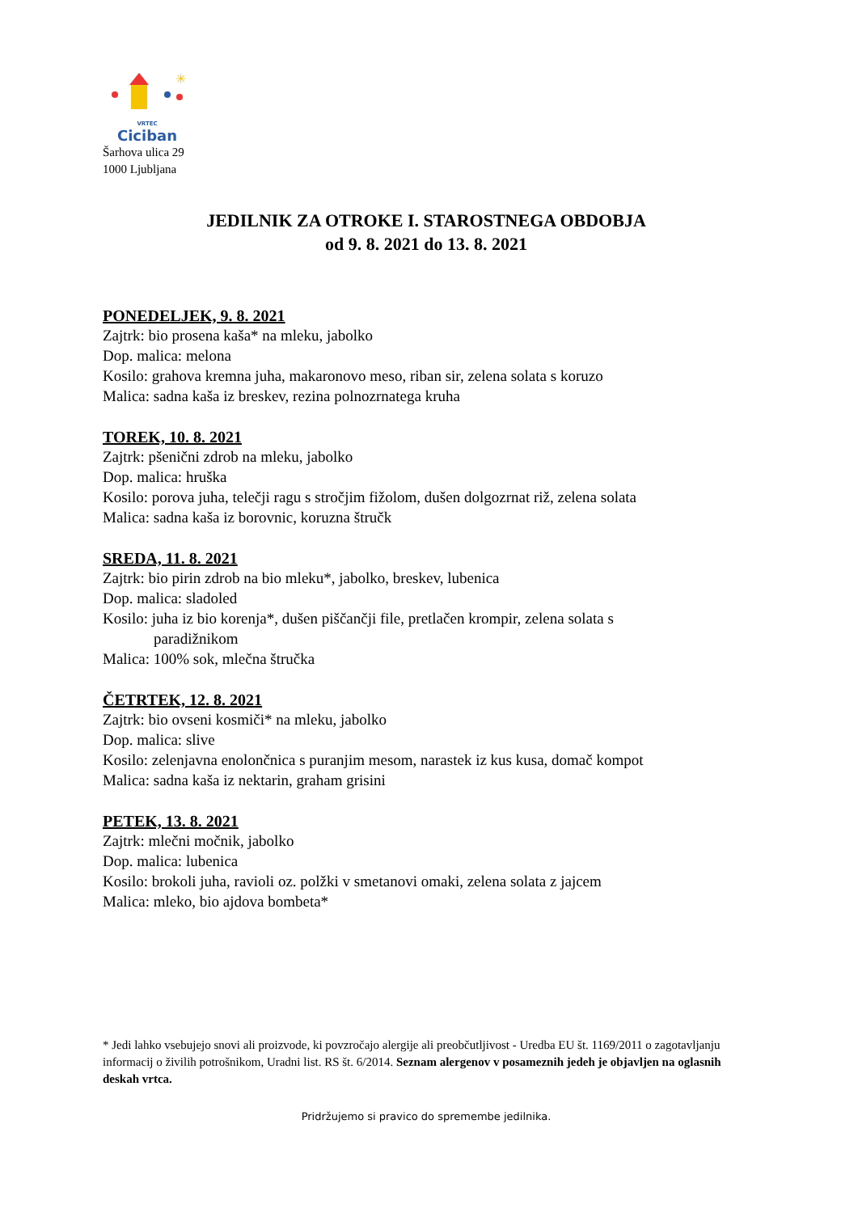✳
VRTEC
Ciciban
Šarhova ulica 29
1000 Ljubljana
JEDILNIK ZA OTROKE I. STAROSTNEGA OBDOBJA
od 9. 8. 2021 do 13. 8. 2021
PONEDELJEK, 9. 8. 2021
Zajtrk: bio prosena kaša* na mleku, jabolko
Dop. malica: melona
Kosilo: grahova kremna juha, makaronovo meso, riban sir, zelena solata s koruzo
Malica: sadna kaša iz breskev, rezina polnozrnatega kruha
TOREK, 10. 8. 2021
Zajtrk: pšenični zdrob na mleku, jabolko
Dop. malica: hruška
Kosilo: porova juha, telečji ragu s stročjim fižolom, dušen dolgozrnat riž, zelena solata
Malica: sadna kaša iz borovnic, koruzna štručk
SREDA, 11. 8. 2021
Zajtrk: bio pirin zdrob na bio mleku*, jabolko, breskev, lubenica
Dop. malica: sladoled
Kosilo: juha iz bio korenja*, dušen piščančji file, pretlačen krompir, zelena solata s
paradižnikom
Malica: 100% sok, mlečna štručka
ČETRTEK, 12. 8. 2021
Zajtrk: bio ovseni kosmiči* na mleku, jabolko
Dop. malica: slive
Kosilo: zelenjavna enolončnica s puranjim mesom, narastek iz kus kusa, domač kompot
Malica: sadna kaša iz nektarin, graham grisini
PETEK, 13. 8. 2021
Zajtrk: mlečni močnik, jabolko
Dop. malica: lubenica
Kosilo: brokoli juha, ravioli oz. polžki v smetanovi omaki, zelena solata z jajcem
Malica: mleko, bio ajdova bombeta*
* Jedi lahko vsebujejo snovi ali proizvode, ki povzročajo alergije ali preobčutljivost - Uredba EU št. 1169/2011 o zagotavljanju informacij o živilih potrošnikom, Uradni list. RS št. 6/2014. Seznam alergenov v posameznih jedeh je objavljen na oglasnih deskah vrtca.
Pridržujemo si pravico do spremembe jedilnika.